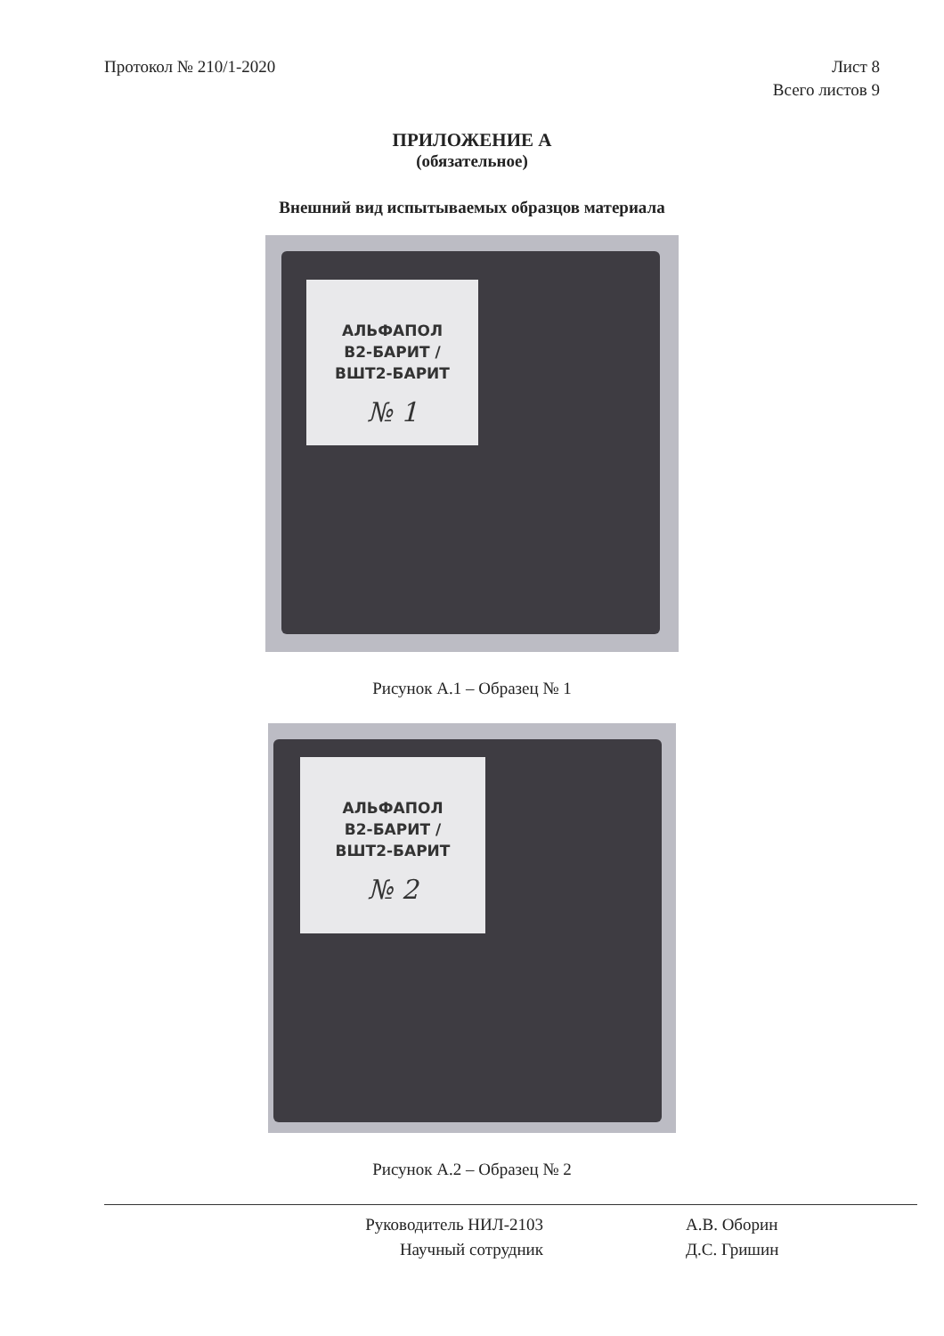Протокол № 210/1-2020 Лист 8
Всего листов 9
ПРИЛОЖЕНИЕ А
(обязательное)
Внешний вид испытываемых образцов материала
АЛЬФАПОЛ
В2-БАРИТ /
ВШТ2-БАРИТ
№ 1
Рисунок А.1 – Образец № 1
АЛЬФАПОЛ
В2-БАРИТ /
ВШТ2-БАРИТ
№ 2
Рисунок А.2 – Образец № 2
Руководитель НИЛ-2103
Научный сотрудник
А.В. Оборин
Д.С. Гришин